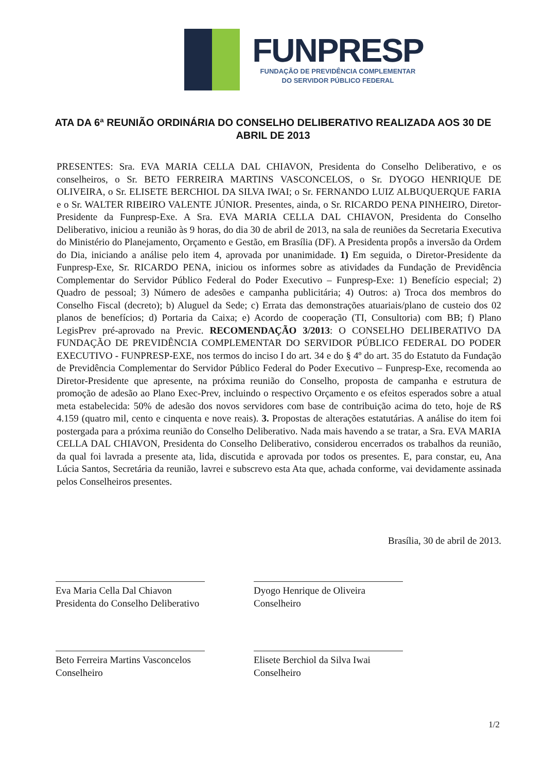FUNPRESP
FUNDAÇÃO DE PREVIDÊNCIA COMPLEMENTAR
DO SERVIDOR PÚBLICO FEDERAL
ATA DA 6ª REUNIÃO ORDINÁRIA DO CONSELHO DELIBERATIVO REALIZADA AOS 30 DE ABRIL DE 2013
PRESENTES: Sra. EVA MARIA CELLA DAL CHIAVON, Presidenta do Conselho Deliberativo, e os conselheiros, o Sr. BETO FERREIRA MARTINS VASCONCELOS, o Sr. DYOGO HENRIQUE DE OLIVEIRA, o Sr. ELISETE BERCHIOL DA SILVA IWAI; o Sr. FERNANDO LUIZ ALBUQUERQUE FARIA e o Sr. WALTER RIBEIRO VALENTE JÚNIOR. Presentes, ainda, o Sr. RICARDO PENA PINHEIRO, Diretor-Presidente da Funpresp-Exe. A Sra. EVA MARIA CELLA DAL CHIAVON, Presidenta do Conselho Deliberativo, iniciou a reunião às 9 horas, do dia 30 de abril de 2013, na sala de reuniões da Secretaria Executiva do Ministério do Planejamento, Orçamento e Gestão, em Brasília (DF). A Presidenta propôs a inversão da Ordem do Dia, iniciando a análise pelo item 4, aprovada por unanimidade. 1) Em seguida, o Diretor-Presidente da Funpresp-Exe, Sr. RICARDO PENA, iniciou os informes sobre as atividades da Fundação de Previdência Complementar do Servidor Público Federal do Poder Executivo – Funpresp-Exe: 1) Benefício especial; 2) Quadro de pessoal; 3) Número de adesões e campanha publicitária; 4) Outros: a) Troca dos membros do Conselho Fiscal (decreto); b) Aluguel da Sede; c) Errata das demonstrações atuariais/plano de custeio dos 02 planos de benefícios; d) Portaria da Caixa; e) Acordo de cooperação (TI, Consultoria) com BB; f) Plano LegisPrev pré-aprovado na Previc. RECOMENDAÇÃO 3/2013: O CONSELHO DELIBERATIVO DA FUNDAÇÃO DE PREVIDÊNCIA COMPLEMENTAR DO SERVIDOR PÚBLICO FEDERAL DO PODER EXECUTIVO - FUNPRESP-EXE, nos termos do inciso I do art. 34 e do § 4º do art. 35 do Estatuto da Fundação de Previdência Complementar do Servidor Público Federal do Poder Executivo – Funpresp-Exe, recomenda ao Diretor-Presidente que apresente, na próxima reunião do Conselho, proposta de campanha e estrutura de promoção de adesão ao Plano Exec-Prev, incluindo o respectivo Orçamento e os efeitos esperados sobre a atual meta estabelecida: 50% de adesão dos novos servidores com base de contribuição acima do teto, hoje de R$ 4.159 (quatro mil, cento e cinquenta e nove reais). 3. Propostas de alterações estatutárias. A análise do item foi postergada para a próxima reunião do Conselho Deliberativo. Nada mais havendo a se tratar, a Sra. EVA MARIA CELLA DAL CHIAVON, Presidenta do Conselho Deliberativo, considerou encerrados os trabalhos da reunião, da qual foi lavrada a presente ata, lida, discutida e aprovada por todos os presentes. E, para constar, eu, Ana Lúcia Santos, Secretária da reunião, lavrei e subscrevo esta Ata que, achada conforme, vai devidamente assinada pelos Conselheiros presentes.
Brasília, 30 de abril de 2013.
Eva Maria Cella Dal Chiavon
Presidenta do Conselho Deliberativo
Dyogo Henrique de Oliveira
Conselheiro
Beto Ferreira Martins Vasconcelos
Conselheiro
Elisete Berchiol da Silva Iwai
Conselheiro
1/2